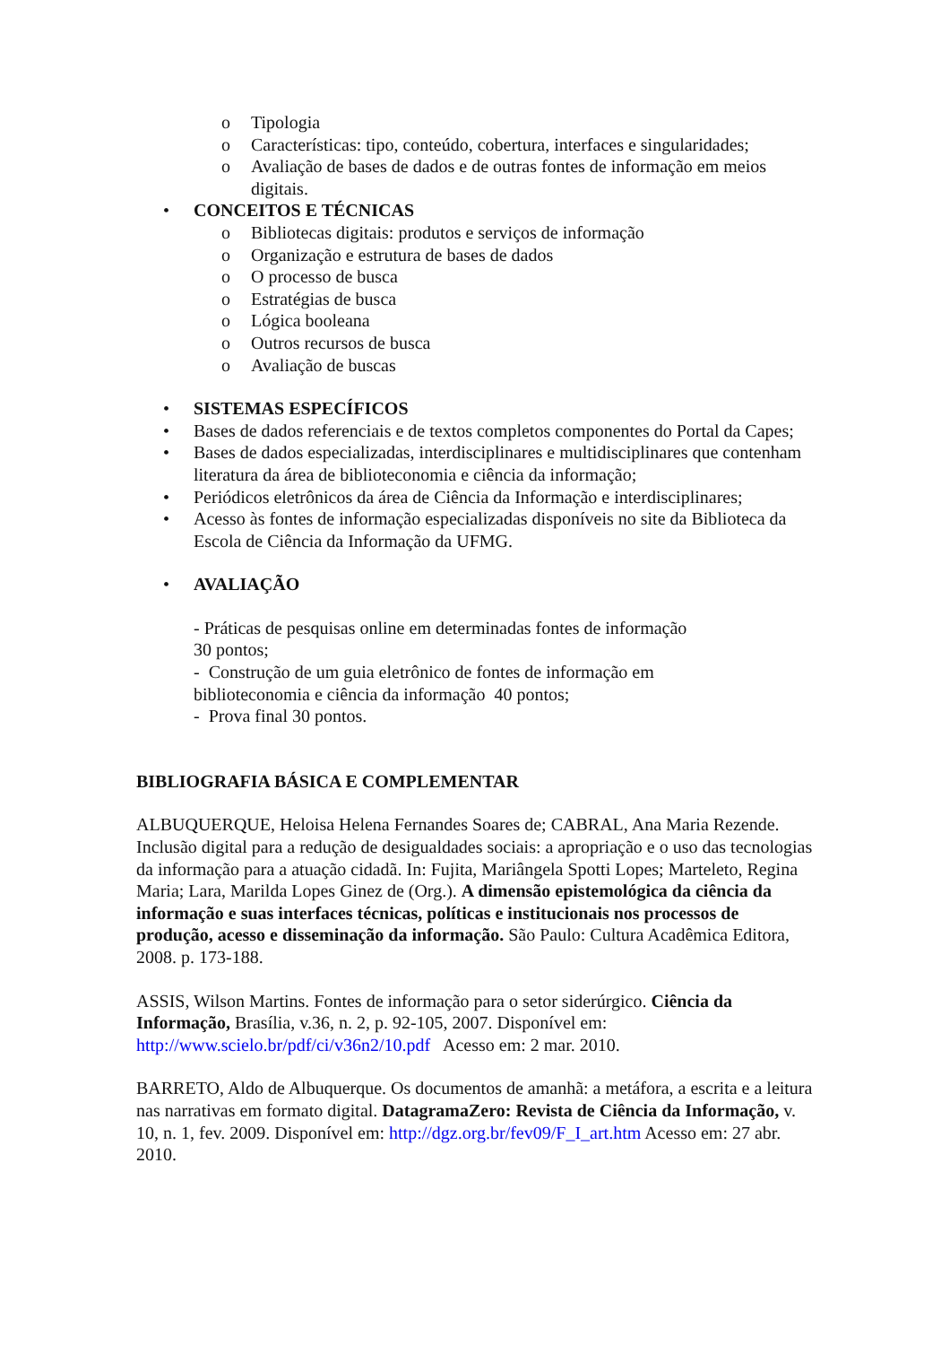o Tipologia
o Características: tipo, conteúdo, cobertura, interfaces e singularidades;
o Avaliação de bases de dados e de outras fontes de informação em meios digitais.
• CONCEITOS E TÉCNICAS
o Bibliotecas digitais: produtos e serviços de informação
o Organização e estrutura de bases de dados
o O processo de busca
o Estratégias de busca
o Lógica booleana
o Outros recursos de busca
o Avaliação de buscas
• SISTEMAS ESPECÍFICOS
• Bases de dados referenciais e de textos completos componentes do Portal da Capes;
• Bases de dados especializadas, interdisciplinares e multidisciplinares que contenham literatura da área de biblioteconomia e ciência da informação;
• Periódicos eletrônicos da área de Ciência da Informação e interdisciplinares;
• Acesso às fontes de informação especializadas disponíveis no site da Biblioteca da Escola de Ciência da Informação da UFMG.
• AVALIAÇÃO
- Práticas de pesquisas online em determinadas fontes de informação
30 pontos;
- Construção de um guia eletrônico de fontes de informação em
biblioteconomia e ciência da informação 40 pontos;
- Prova final 30 pontos.
BIBLIOGRAFIA BÁSICA E COMPLEMENTAR
ALBUQUERQUE, Heloisa Helena Fernandes Soares de; CABRAL, Ana Maria Rezende. Inclusão digital para a redução de desigualdades sociais: a apropriação e o uso das tecnologias da informação para a atuação cidadã. In: Fujita, Mariângela Spotti Lopes; Marteleto, Regina Maria; Lara, Marilda Lopes Ginez de (Org.). A dimensão epistemológica da ciência da informação e suas interfaces técnicas, políticas e institucionais nos processos de produção, acesso e disseminação da informação. São Paulo: Cultura Acadêmica Editora, 2008. p. 173-188.
ASSIS, Wilson Martins. Fontes de informação para o setor siderúrgico. Ciência da Informação, Brasília, v.36, n. 2, p. 92-105, 2007. Disponível em: http://www.scielo.br/pdf/ci/v36n2/10.pdf Acesso em: 2 mar. 2010.
BARRETO, Aldo de Albuquerque. Os documentos de amanhã: a metáfora, a escrita e a leitura nas narrativas em formato digital. DatagramaZero: Revista de Ciência da Informação, v. 10, n. 1, fev. 2009. Disponível em: http://dgz.org.br/fev09/F_I_art.htm Acesso em: 27 abr. 2010.